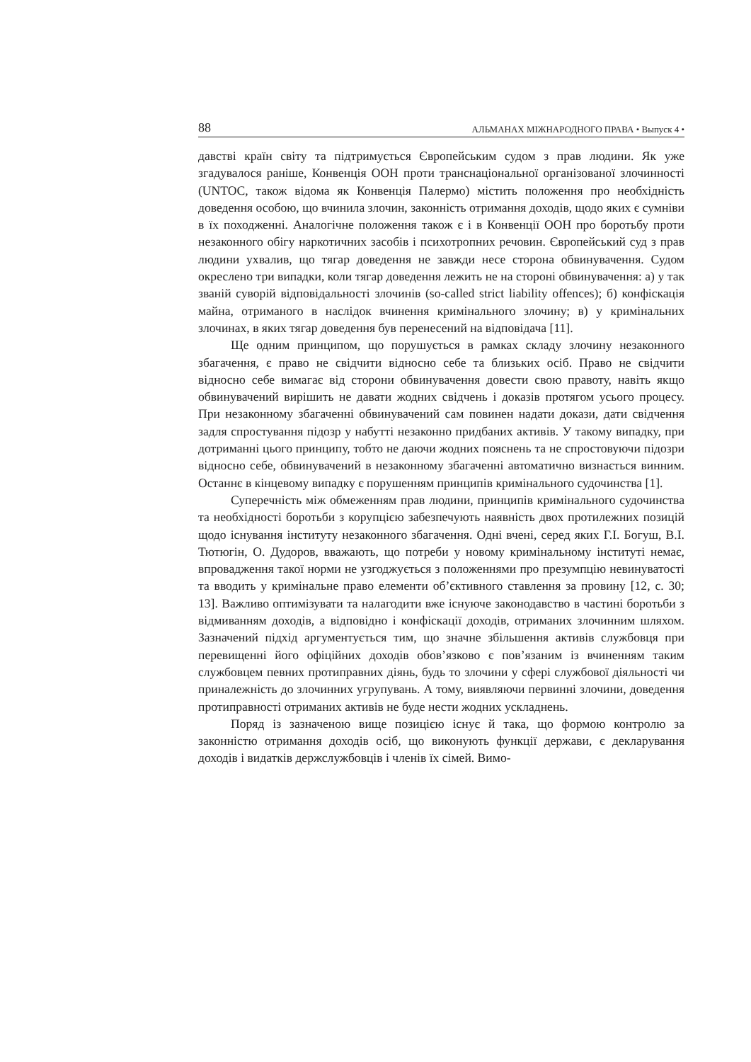88 АЛЬМАНАХ МІЖНАРОДНОГО ПРАВА • Выпуск 4 •
давстві країн світу та підтримується Європейським судом з прав людини. Як уже згадувалося раніше, Конвенція ООН проти транснаціональної організованої злочинності (UNTOC, також відома як Конвенція Палермо) містить положення про необхідність доведення особою, що вчинила злочин, законність отримання доходів, щодо яких є сумніви в їх походженні. Аналогічне положення також є і в Конвенції ООН про боротьбу проти незаконного обігу наркотичних засобів і психотропних речовин. Європейський суд з прав людини ухвалив, що тягар доведення не завжди несе сторона обвинувачення. Судом окреслено три випадки, коли тягар доведення лежить не на стороні обвинувачення: а) у так званій суворій відповідальності злочинів (so-called strict liability offences); б) конфіскація майна, отриманого в наслідок вчинення кримінального злочину; в) у кримінальних злочинах, в яких тягар доведення був перенесений на відповідача [11].
Ще одним принципом, що порушується в рамках складу злочину незаконного збагачення, є право не свідчити відносно себе та близьких осіб. Право не свідчити відносно себе вимагає від сторони обвинувачення довести свою правоту, навіть якщо обвинувачений вирішить не давати жодних свідчень і доказів протягом усього процесу. При незаконному збагаченні обвинувачений сам повинен надати докази, дати свідчення задля спростування підозр у набутті незаконно придбаних активів. У такому випадку, при дотриманні цього принципу, тобто не даючи жодних пояснень та не спростовуючи підозри відносно себе, обвинувачений в незаконному збагаченні автоматично визнається винним. Останнє в кінцевому випадку є порушенням принципів кримінального судочинства [1].
Суперечність між обмеженням прав людини, принципів кримінального судочинства та необхідності боротьби з корупцією забезпечують наявність двох протилежних позицій щодо існування інституту незаконного збагачення. Одні вчені, серед яких Г.І. Богуш, В.І. Тютюгін, О. Дудоров, вважають, що потреби у новому кримінальному інституті немає, впровадження такої норми не узгоджується з положеннями про презумпцію невинуватості та вводить у кримінальне право елементи об’єктивного ставлення за провину [12, с. 30; 13]. Важливо оптимізувати та налагодити вже існуюче законодавство в частині боротьби з відмиванням доходів, а відповідно і конфіскації доходів, отриманих злочинним шляхом. Зазначений підхід аргументується тим, що значне збільшення активів службовця при перевищенні його офіційних доходів обов’язково є пов’язаним із вчиненням таким службовцем певних протиправних діянь, будь то злочини у сфері службової діяльності чи приналежність до злочинних угрупувань. А тому, виявляючи первинні злочини, доведення протиправності отриманих активів не буде нести жодних ускладнень.
Поряд із зазначеною вище позицією існує й така, що формою контролю за законністю отримання доходів осіб, що виконують функції держави, є декларування доходів і видатків держслужбовців і членів їх сімей. Вимо-